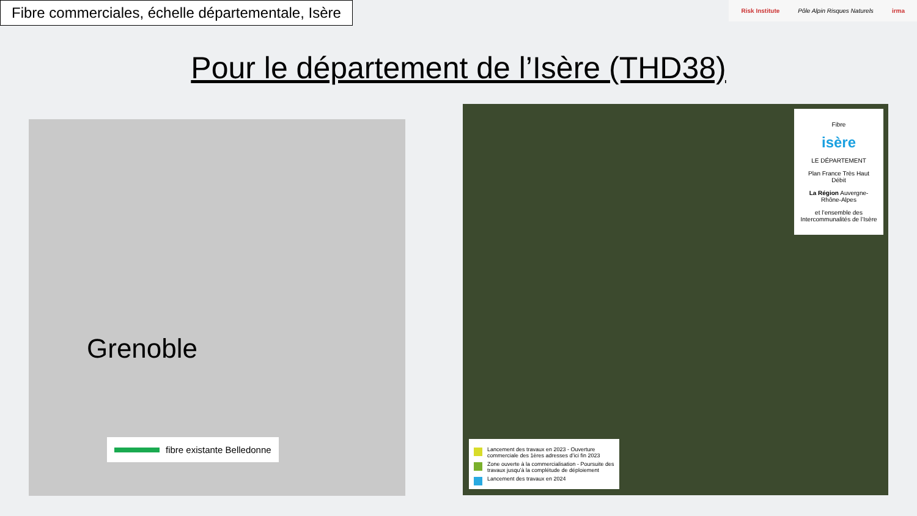Fibre commerciales, échelle départementale, Isère
Risk Institute Pôle Alpin Risques Naturels irma
Pour le département de l’Isère (THD38)
Grenoble
fibre existante Belledonne
Fibre
isère
LE DÉPARTEMENT
Plan France Très Haut Débit
La Région Auvergne-Rhône-Alpes
et l’ensemble des Intercommunalités de l’Isère
Lancement des travaux en 2023 - Ouverture commerciale des 1ères adresses d’ici fin 2023
Zone ouverte à la commercialisation - Poursuite des travaux jusqu’à la complétude de déploiement
Lancement des travaux en 2024